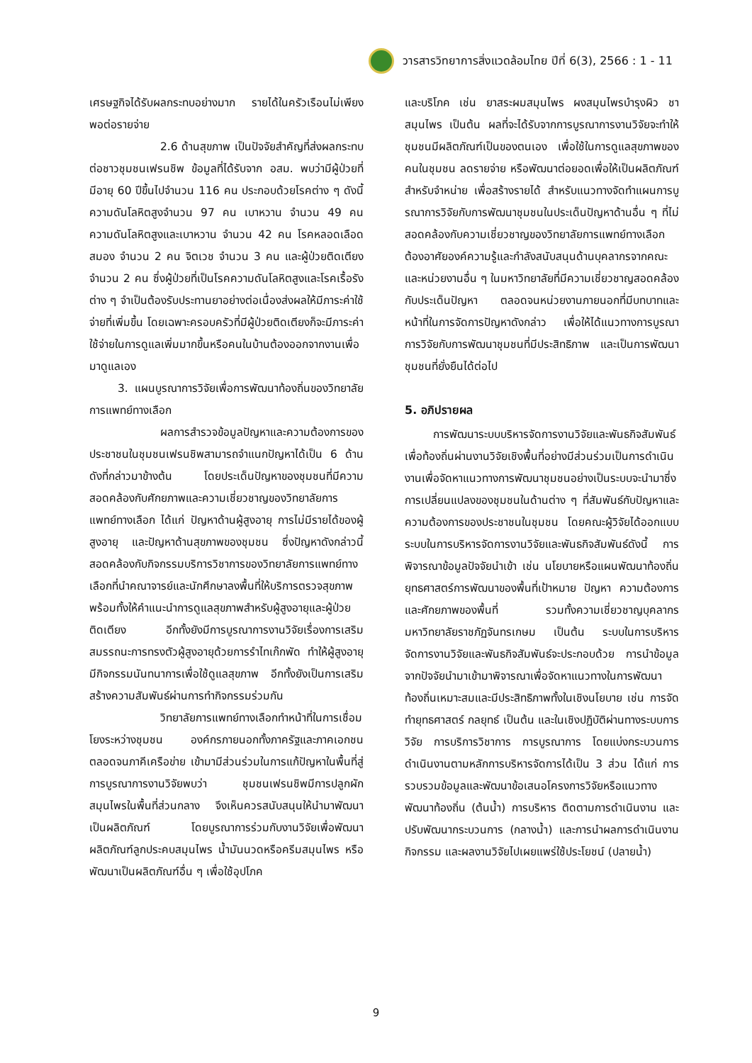วารสารวิทยาการสิ่งแวดล้อมไทย ปีที่ 6(3), 2566 : 1 - 11
เศรษฐกิจได้รับผลกระทบอย่างมาก รายได้ในครัวเรือนไม่เพียงพอต่อรายจ่าย
2.6 ด้านสุขภาพ เป็นปัจจัยสำคัญที่ส่งผลกระทบต่อชาวชุมชนเฟรนชิพ ข้อมูลที่ได้รับจาก อสม. พบว่ามีผู้ป่วยที่มีอายุ 60 ปีขึ้นไปจำนวน 116 คน ประกอบด้วยโรคต่าง ๆ ดังนี้ ความดันโลหิตสูงจำนวน 97 คน เบาหวาน จำนวน 49 คน ความดันโลหิตสูงและเบาหวาน จำนวน 42 คน โรคหลอดเลือดสมอง จำนวน 2 คน จิตเวช จำนวน 3 คน และผู้ป่วยติดเตียง จำนวน 2 คน ซึ่งผู้ป่วยที่เป็นโรคความดันโลหิตสูงและโรคเรื้อรังต่าง ๆ จำเป็นต้องรับประทานยาอย่างต่อเนื่องส่งผลให้มีภาระค่าใช้จ่ายที่เพิ่มขึ้น โดยเฉพาะครอบครัวที่มีผู้ป่วยติดเตียงก็จะมีภาระค่าใช้จ่ายในการดูแลเพิ่มมากขึ้นหรือคนในบ้านต้องออกจากงานเพื่อมาดูแลเอง
3. แผนบูรณาการวิจัยเพื่อการพัฒนาท้องถิ่นของวิทยาลัยการแพทย์ทางเลือก
ผลการสำรวจข้อมูลปัญหาและความต้องการของประชาชนในชุมชนเฟรนชิพสามารถจำแนกปัญหาได้เป็น 6 ด้านดังที่กล่าวมาข้างต้น โดยประเด็นปัญหาของชุมชนที่มีความสอดคล้องกับศักยภาพและความเชี่ยวชาญของวิทยาลัยการแพทย์ทางเลือก ได้แก่ ปัญหาด้านผู้สูงอายุ การไม่มีรายได้ของผู้สูงอายุ และปัญหาด้านสุขภาพของชุมชน ซึ่งปัญหาดังกล่าวนี้สอดคล้องกับกิจกรรมบริการวิชาการของวิทยาลัยการแพทย์ทางเลือกที่นำคณาจารย์และนักศึกษาลงพื้นที่ให้บริการตรวจสุขภาพ พร้อมทั้งให้คำแนะนำการดูแลสุขภาพสำหรับผู้สูงอายุและผู้ป่วยติดเตียง อีกทั้งยังมีการบูรณาการงานวิจัยเรื่องการเสริมสมรรถนะการทรงตัวผู้สูงอายุด้วยการรำไทเก๊กพัด ทำให้ผู้สูงอายุมีกิจกรรมนันทนาการเพื่อใช้ดูแลสุขภาพ อีกทั้งยังเป็นการเสริมสร้างความสัมพันธ์ผ่านการทำกิจกรรมร่วมกัน
วิทยาลัยการแพทย์ทางเลือกทำหน้าที่ในการเชื่อมโยงระหว่างชุมชน องค์กรภายนอกทั้งภาครัฐและภาคเอกชน ตลอดจนภาคีเครือข่าย เข้ามามีส่วนร่วมในการแก้ปัญหาในพื้นที่สู่การบูรณาการงานวิจัยพบว่า ชุมชนเฟรนชิพมีการปลูกผักสมุนไพรในพื้นที่ส่วนกลาง จึงเห็นควรสนับสนุนให้นำมาพัฒนาเป็นผลิตภัณฑ์ โดยบูรณาการร่วมกับงานวิจัยเพื่อพัฒนาผลิตภัณฑ์ลูกประคบสมุนไพร น้ำมันนวดหรือครีมสมุนไพร หรือพัฒนาเป็นผลิตภัณฑ์อื่น ๆ เพื่อใช้อุปโภค
และบริโภค เช่น ยาสระผมสมุนไพร ผงสมุนไพรบำรุงผิว ชาสมุนไพร เป็นต้น ผลที่จะได้รับจากการบูรณาการงานวิจัยจะทำให้ชุมชนมีผลิตภัณฑ์เป็นของตนเอง เพื่อใช้ในการดูแลสุขภาพของคนในชุมชน ลดรายจ่าย หรือพัฒนาต่อยอดเพื่อให้เป็นผลิตภัณฑ์สำหรับจำหน่าย เพื่อสร้างรายได้ สำหรับแนวทางจัดทำแผนการบูรณาการวิจัยกับการพัฒนาชุมชนในประเด็นปัญหาด้านอื่น ๆ ที่ไม่สอดคล้องกับความเชี่ยวชาญของวิทยาลัยการแพทย์ทางเลือก ต้องอาศัยองค์ความรู้และกำลังสนับสนุนด้านบุคลากรจากคณะและหน่วยงานอื่น ๆ ในมหาวิทยาลัยที่มีความเชี่ยวชาญสอดคล้องกับประเด็นปัญหา ตลอดจนหน่วยงานภายนอกที่มีบทบาทและหน้าที่ในการจัดการปัญหาดังกล่าว เพื่อให้ได้แนวทางการบูรณาการวิจัยกับการพัฒนาชุมชนที่มีประสิทธิภาพ และเป็นการพัฒนาชุมชนที่ยั่งยืนได้ต่อไป
5. อภิปรายผล
การพัฒนาระบบบริหารจัดการงานวิจัยและพันธกิจสัมพันธ์เพื่อท้องถิ่นผ่านงานวิจัยเชิงพื้นที่อย่างมีส่วนร่วมเป็นการดำเนินงานเพื่อจัดหาแนวทางการพัฒนาชุมชนอย่างเป็นระบบจะนำมาซึ่งการเปลี่ยนแปลงของชุมชนในด้านต่าง ๆ ที่สัมพันธ์กับปัญหาและความต้องการของประชาชนในชุมชน โดยคณะผู้วิจัยได้ออกแบบระบบในการบริหารจัดการงานวิจัยและพันธกิจสัมพันธ์ดังนี้ การพิจารณาข้อมูลปัจจัยนำเข้า เช่น นโยบายหรือแผนพัฒนาท้องถิ่น ยุทธศาสตร์การพัฒนาของพื้นที่เป้าหมาย ปัญหา ความต้องการ และศักยภาพของพื้นที่ รวมทั้งความเชี่ยวชาญบุคลากรมหาวิทยาลัยราชภัฏจันทรเกษม เป็นต้น ระบบในการบริหารจัดการงานวิจัยและพันธกิจสัมพันธ์จะประกอบด้วย การนำข้อมูลจากปัจจัยนำมาเข้ามาพิจารณาเพื่อจัดหาแนวทางในการพัฒนาท้องถิ่นเหมาะสมและมีประสิทธิภาพทั้งในเชิงนโยบาย เช่น การจัดทำยุทธศาสตร์ กลยุทธ์ เป็นต้น และในเชิงปฏิบัติผ่านทางระบบการวิจัย การบริการวิชาการ การบูรณาการ โดยแบ่งกระบวนการดำเนินงานตามหลักการบริหารจัดการได้เป็น 3 ส่วน ได้แก่ การรวบรวมข้อมูลและพัฒนาข้อเสนอโครงการวิจัยหรือแนวทางพัฒนาท้องถิ่น (ต้นน้ำ) การบริหาร ติดตามการดำเนินงาน และปรับพัฒนากระบวนการ (กลางน้ำ) และการนำผลการดำเนินงานกิจกรรม และผลงานวิจัยไปเผยแพร่ใช้ประโยชน์ (ปลายน้ำ)
9